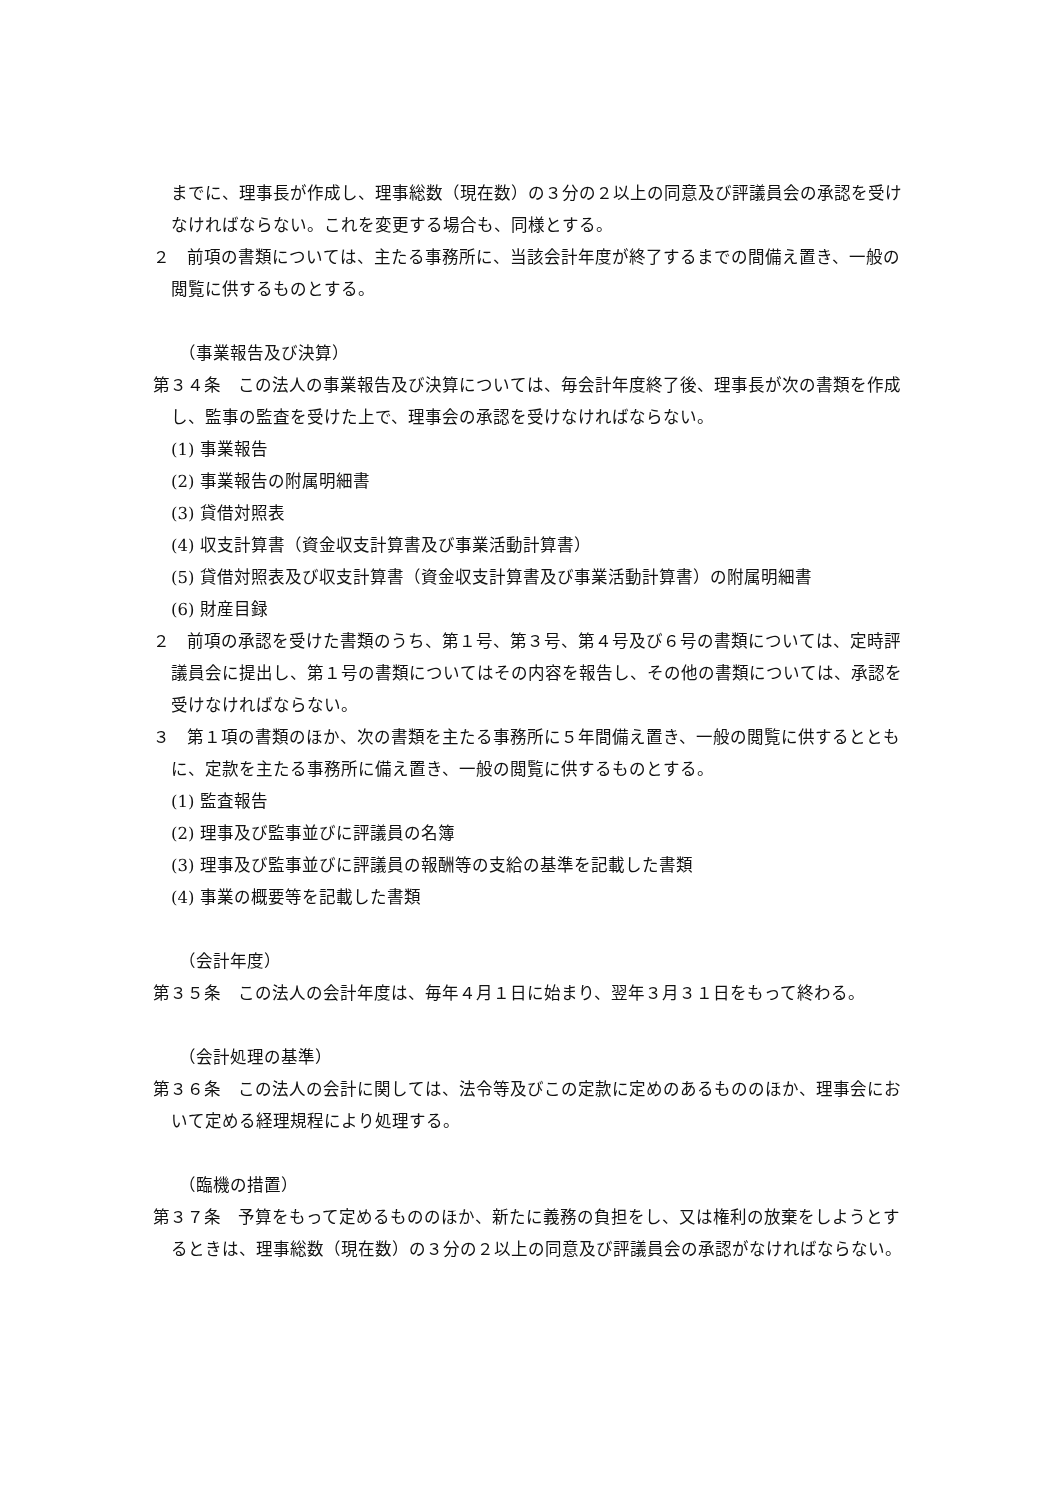までに、理事長が作成し、理事総数（現在数）の３分の２以上の同意及び評議員会の承認を受けなければならない。これを変更する場合も、同様とする。
２　前項の書類については、主たる事務所に、当該会計年度が終了するまでの間備え置き、一般の閲覧に供するものとする。
（事業報告及び決算）
第３４条　この法人の事業報告及び決算については、毎会計年度終了後、理事長が次の書類を作成し、監事の監査を受けた上で、理事会の承認を受けなければならない。
(1) 事業報告
(2) 事業報告の附属明細書
(3) 貸借対照表
(4) 収支計算書（資金収支計算書及び事業活動計算書）
(5) 貸借対照表及び収支計算書（資金収支計算書及び事業活動計算書）の附属明細書
(6) 財産目録
２　前項の承認を受けた書類のうち、第１号、第３号、第４号及び６号の書類については、定時評議員会に提出し、第１号の書類についてはその内容を報告し、その他の書類については、承認を受けなければならない。
３　第１項の書類のほか、次の書類を主たる事務所に５年間備え置き、一般の閲覧に供するとともに、定款を主たる事務所に備え置き、一般の閲覧に供するものとする。
(1) 監査報告
(2) 理事及び監事並びに評議員の名簿
(3) 理事及び監事並びに評議員の報酬等の支給の基準を記載した書類
(4) 事業の概要等を記載した書類
（会計年度）
第３５条　この法人の会計年度は、毎年４月１日に始まり、翌年３月３１日をもって終わる。
（会計処理の基準）
第３６条　この法人の会計に関しては、法令等及びこの定款に定めのあるもののほか、理事会において定める経理規程により処理する。
（臨機の措置）
第３７条　予算をもって定めるもののほか、新たに義務の負担をし、又は権利の放棄をしようとするときは、理事総数（現在数）の３分の２以上の同意及び評議員会の承認がなければならない。